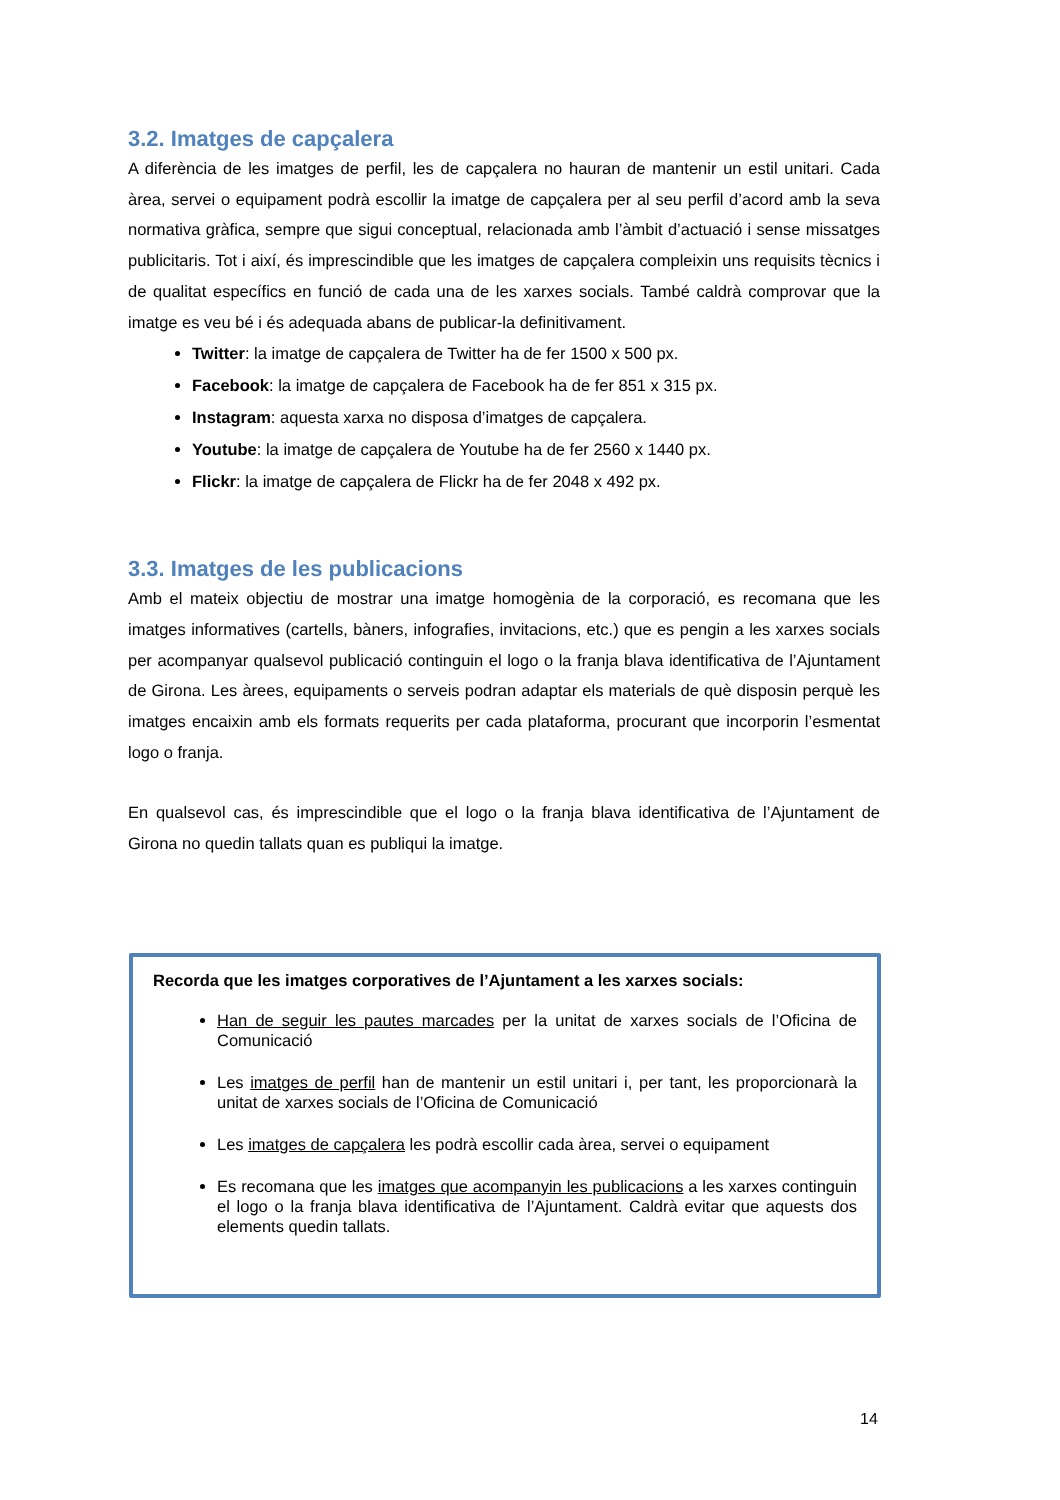3.2. Imatges de capçalera
A diferència de les imatges de perfil, les de capçalera no hauran de mantenir un estil unitari. Cada àrea, servei o equipament podrà escollir la imatge de capçalera per al seu perfil d’acord amb la seva normativa gràfica, sempre que sigui conceptual, relacionada amb l’àmbit d’actuació i sense missatges publicitaris. Tot i així, és imprescindible que les imatges de capçalera compleixin uns requisits tècnics i de qualitat específics en funció de cada una de les xarxes socials. També caldrà comprovar que la imatge es veu bé i és adequada abans de publicar-la definitivament.
Twitter: la imatge de capçalera de Twitter ha de fer 1500 x 500 px.
Facebook: la imatge de capçalera de Facebook ha de fer 851 x 315 px.
Instagram: aquesta xarxa no disposa d’imatges de capçalera.
Youtube: la imatge de capçalera de Youtube ha de fer 2560 x 1440 px.
Flickr: la imatge de capçalera de Flickr ha de fer 2048 x 492 px.
3.3. Imatges de les publicacions
Amb el mateix objectiu de mostrar una imatge homogènia de la corporació, es recomana que les imatges informatives (cartells, bàners, infografies, invitacions, etc.) que es pengin a les xarxes socials per acompanyar qualsevol publicació continguin el logo o la franja blava identificativa de l’Ajuntament de Girona. Les àrees, equipaments o serveis podran adaptar els materials de què disposin perquè les imatges encaixin amb els formats requerits per cada plataforma, procurant que incorporin l’esmentat logo o franja.
En qualsevol cas, és imprescindible que el logo o la franja blava identificativa de l’Ajuntament de Girona no quedin tallats quan es publiqui la imatge.
Recorda que les imatges corporatives de l’Ajuntament a les xarxes socials:
Han de seguir les pautes marcades per la unitat de xarxes socials de l’Oficina de Comunicació
Les imatges de perfil han de mantenir un estil unitari i, per tant, les proporcionarà la unitat de xarxes socials de l’Oficina de Comunicació
Les imatges de capçalera les podrà escollir cada àrea, servei o equipament
Es recomana que les imatges que acompanyin les publicacions a les xarxes continguin el logo o la franja blava identificativa de l’Ajuntament. Caldrà evitar que aquests dos elements quedin tallats.
14